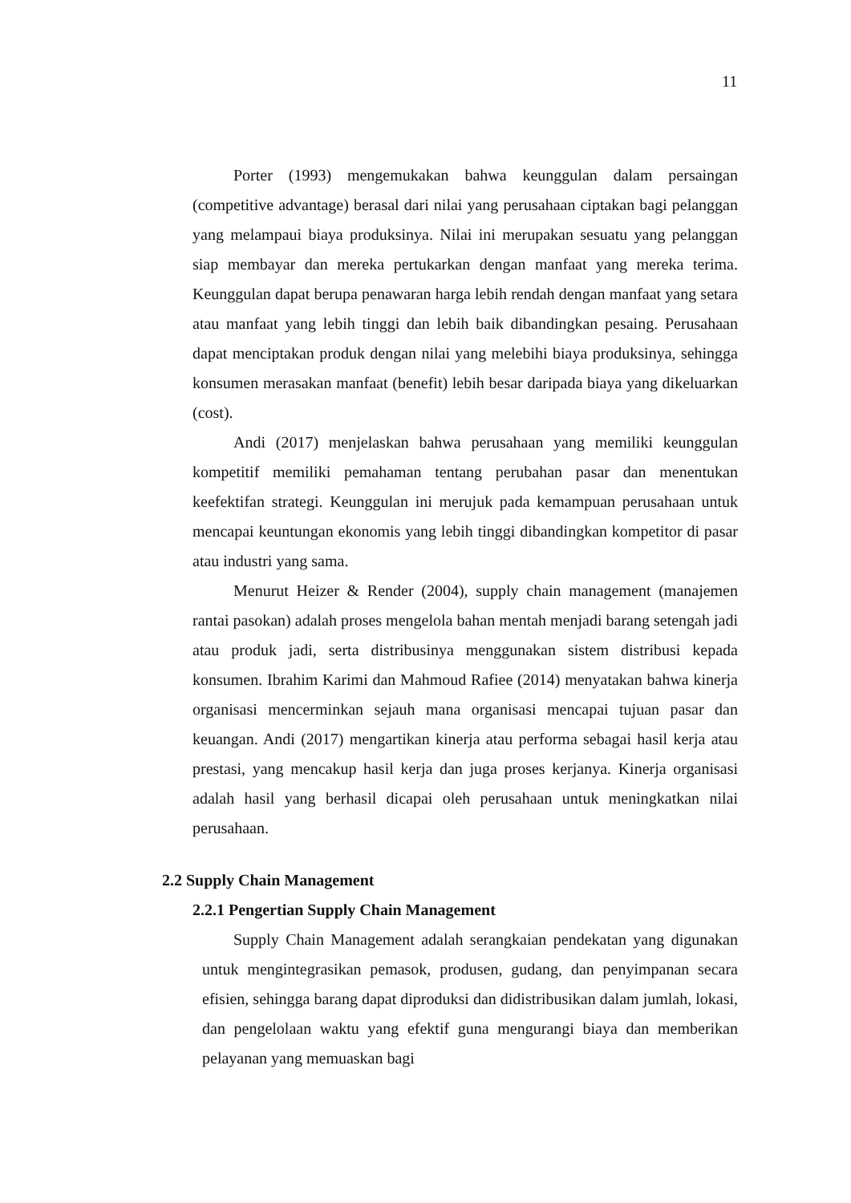11
Porter (1993) mengemukakan bahwa keunggulan dalam persaingan (competitive advantage) berasal dari nilai yang perusahaan ciptakan bagi pelanggan yang melampaui biaya produksinya. Nilai ini merupakan sesuatu yang pelanggan siap membayar dan mereka pertukarkan dengan manfaat yang mereka terima. Keunggulan dapat berupa penawaran harga lebih rendah dengan manfaat yang setara atau manfaat yang lebih tinggi dan lebih baik dibandingkan pesaing. Perusahaan dapat menciptakan produk dengan nilai yang melebihi biaya produksinya, sehingga konsumen merasakan manfaat (benefit) lebih besar daripada biaya yang dikeluarkan (cost).
Andi (2017) menjelaskan bahwa perusahaan yang memiliki keunggulan kompetitif memiliki pemahaman tentang perubahan pasar dan menentukan keefektifan strategi. Keunggulan ini merujuk pada kemampuan perusahaan untuk mencapai keuntungan ekonomis yang lebih tinggi dibandingkan kompetitor di pasar atau industri yang sama.
Menurut Heizer & Render (2004), supply chain management (manajemen rantai pasokan) adalah proses mengelola bahan mentah menjadi barang setengah jadi atau produk jadi, serta distribusinya menggunakan sistem distribusi kepada konsumen. Ibrahim Karimi dan Mahmoud Rafiee (2014) menyatakan bahwa kinerja organisasi mencerminkan sejauh mana organisasi mencapai tujuan pasar dan keuangan. Andi (2017) mengartikan kinerja atau performa sebagai hasil kerja atau prestasi, yang mencakup hasil kerja dan juga proses kerjanya. Kinerja organisasi adalah hasil yang berhasil dicapai oleh perusahaan untuk meningkatkan nilai perusahaan.
2.2 Supply Chain Management
2.2.1 Pengertian Supply Chain Management
Supply Chain Management adalah serangkaian pendekatan yang digunakan untuk mengintegrasikan pemasok, produsen, gudang, dan penyimpanan secara efisien, sehingga barang dapat diproduksi dan didistribusikan dalam jumlah, lokasi, dan pengelolaan waktu yang efektif guna mengurangi biaya dan memberikan pelayanan yang memuaskan bagi